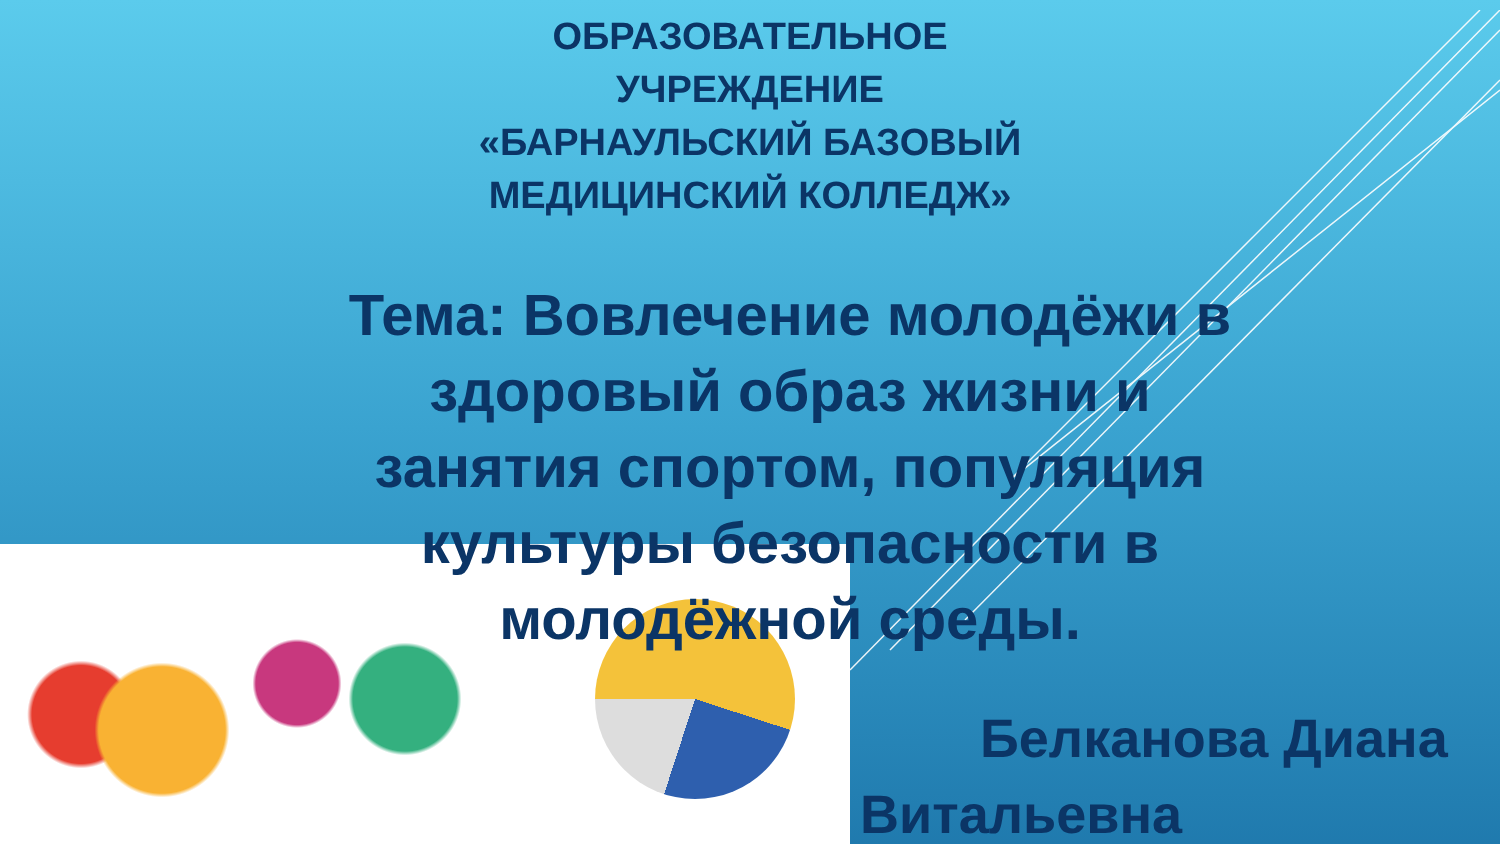ОБРАЗОВАТЕЛЬНОЕ УЧРЕЖДЕНИЕ «БАРНАУЛЬСКИЙ БАЗОВЫЙ МЕДИЦИНСКИЙ КОЛЛЕДЖ»
Тема: Вовлечение молодёжи в здоровый образ жизни и занятия спортом, популяция культуры безопасности в молодёжной среды.
Белканова Диана Витальевна